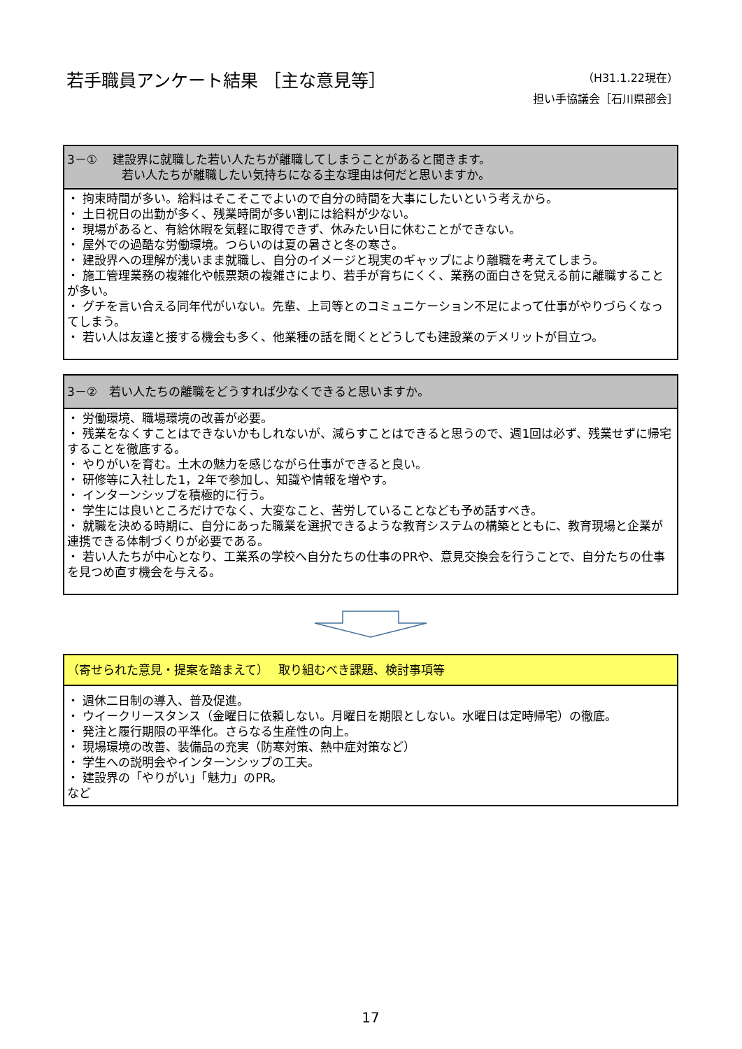若手職員アンケート結果 ［主な意見等］
（H31.1.22現在）
担い手協議会［石川県部会］
3－①　 建設界に就職した若い人たちが離職してしまうことがあると聞きます。
若い人たちが離職したい気持ちになる主な理由は何だと思いますか。
・ 拘束時間が多い。給料はそこそこでよいので自分の時間を大事にしたいという考えから。
・ 土日祝日の出勤が多く、残業時間が多い割には給料が少ない。
・ 現場があると、有給休暇を気軽に取得できず、休みたい日に休むことができない。
・ 屋外での過酷な労働環境。つらいのは夏の暑さと冬の寒さ。
・ 建設界への理解が浅いまま就職し、自分のイメージと現実のギャップにより離職を考えてしまう。
・ 施工管理業務の複雑化や帳票類の複雑さにより、若手が育ちにくく、業務の面白さを覚える前に離職することが多い。
・ グチを言い合える同年代がいない。先輩、上司等とのコミュニケーション不足によって仕事がやりづらくなってしまう。
・ 若い人は友達と接する機会も多く、他業種の話を聞くとどうしても建設業のデメリットが目立つ。
3－②　若い人たちの離職をどうすれば少なくできると思いますか。
・ 労働環境、職場環境の改善が必要。
・ 残業をなくすことはできないかもしれないが、減らすことはできると思うので、週1回は必ず、残業せずに帰宅することを徹底する。
・ やりがいを育む。土木の魅力を感じながら仕事ができると良い。
・ 研修等に入社した1，2年で参加し、知識や情報を増やす。
・ インターンシップを積極的に行う。
・ 学生には良いところだけでなく、大変なこと、苦労していることなども予め話すべき。
・ 就職を決める時期に、自分にあった職業を選択できるような教育システムの構築とともに、教育現場と企業が連携できる体制づくりが必要である。
・ 若い人たちが中心となり、工業系の学校へ自分たちの仕事のPRや、意見交換会を行うことで、自分たちの仕事を見つめ直す機会を与える。
（寄せられた意見・提案を踏まえて）　 取り組むべき課題、検討事項等
・ 週休二日制の導入、普及促進。
・ ウイークリースタンス（金曜日に依頼しない。月曜日を期限としない。水曜日は定時帰宅）の徹底。
・ 発注と履行期限の平準化。さらなる生産性の向上。
・ 現場環境の改善、装備品の充実（防寒対策、熱中症対策など）
・ 学生への説明会やインターンシップの工夫。
・ 建設界の「やりがい」「魅力」のPR。
など
17